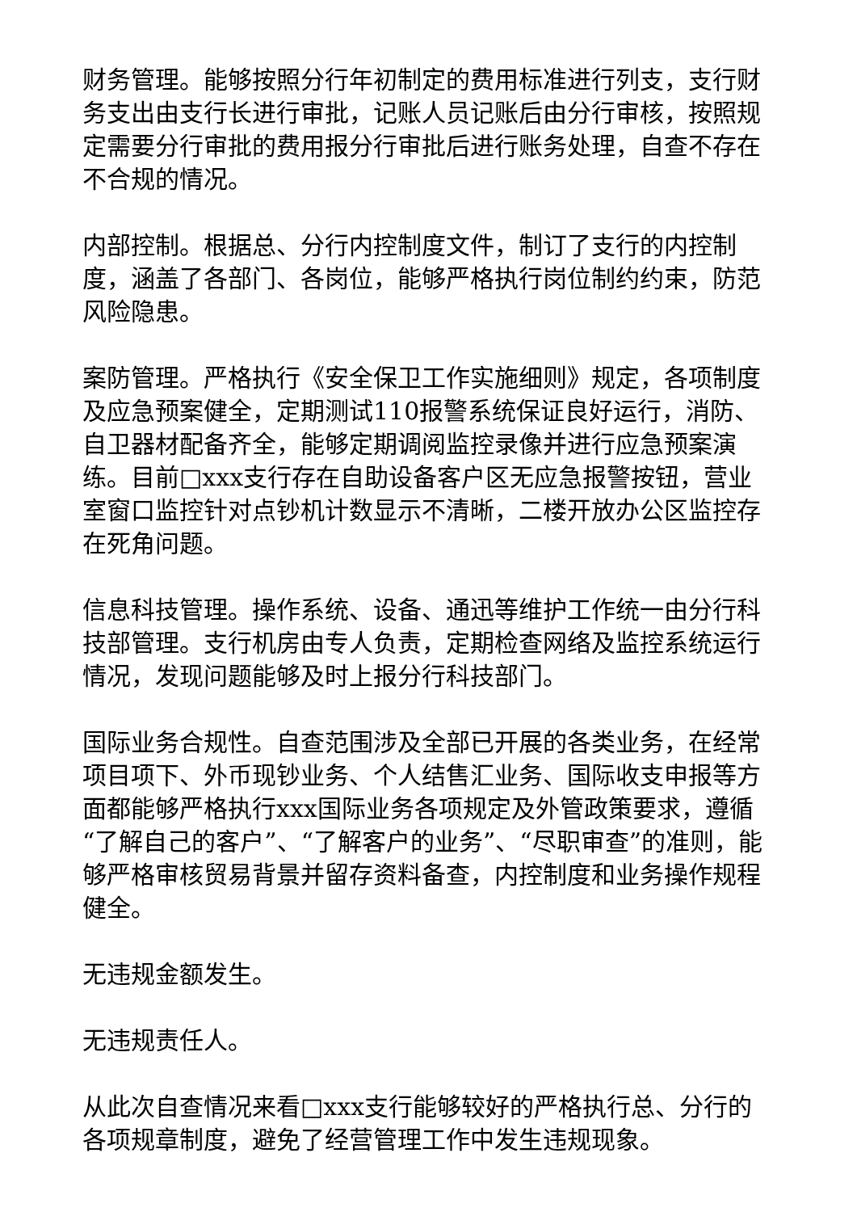财务管理。能够按照分行年初制定的费用标准进行列支，支行财务支出由支行长进行审批，记账人员记账后由分行审核，按照规定需要分行审批的费用报分行审批后进行账务处理，自查不存在不合规的情况。
内部控制。根据总、分行内控制度文件，制订了支行的内控制度，涵盖了各部门、各岗位，能够严格执行岗位制约约束，防范风险隐患。
案防管理。严格执行《安全保卫工作实施细则》规定，各项制度及应急预案健全，定期测试110报警系统保证良好运行，消防、自卫器材配备齐全，能够定期调阅监控录像并进行应急预案演练。目前□xxx支行存在自助设备客户区无应急报警按钮，营业室窗口监控针对点钞机计数显示不清晰，二楼开放办公区监控存在死角问题。
信息科技管理。操作系统、设备、通迅等维护工作统一由分行科技部管理。支行机房由专人负责，定期检查网络及监控系统运行情况，发现问题能够及时上报分行科技部门。
国际业务合规性。自查范围涉及全部已开展的各类业务，在经常项目项下、外币现钞业务、个人结售汇业务、国际收支申报等方面都能够严格执行xxx国际业务各项规定及外管政策要求，遵循“了解自己的客户”、“了解客户的业务”、“尽职审查”的准则，能够严格审核贸易背景并留存资料备查，内控制度和业务操作规程健全。
无违规金额发生。
无违规责任人。
从此次自查情况来看□xxx支行能够较好的严格执行总、分行的各项规章制度，避免了经营管理工作中发生违规现象。